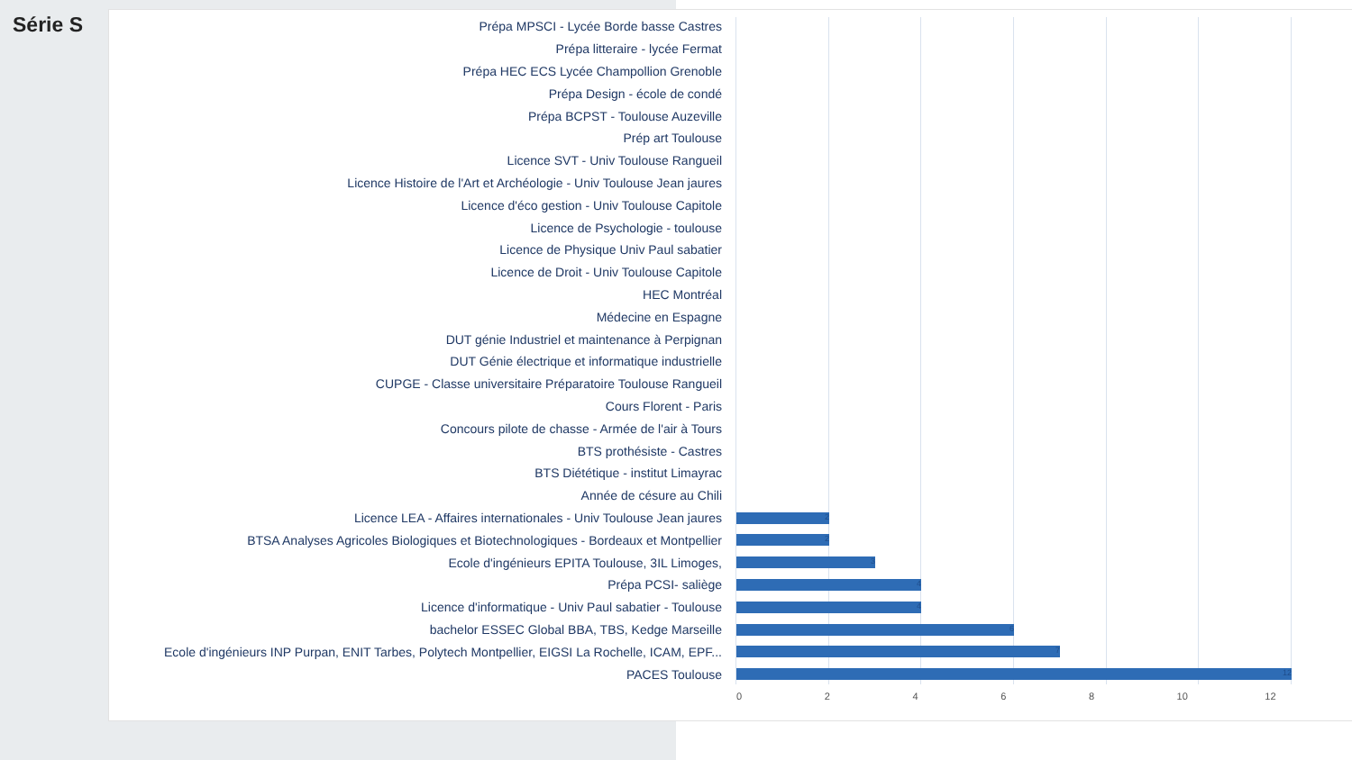Série S
Prépa MPSCI - Lycée Borde basse Castres
Prépa litteraire - lycée Fermat
Prépa HEC ECS Lycée Champollion Grenoble
Prépa Design - école de condé
Prépa BCPST - Toulouse Auzeville
Prép art Toulouse
Licence SVT - Univ Toulouse Rangueil
Licence Histoire de l'Art et Archéologie - Univ Toulouse Jean jaures
Licence d'éco gestion - Univ Toulouse Capitole
Licence de Psychologie - toulouse
Licence de Physique Univ Paul sabatier
Licence de Droit - Univ Toulouse Capitole
HEC Montréal
Médecine en Espagne
DUT génie Industriel et maintenance à Perpignan
DUT Génie électrique et informatique industrielle
CUPGE - Classe universitaire Préparatoire Toulouse Rangueil
Cours Florent - Paris
Concours pilote de chasse - Armée de l'air à Tours
BTS prothésiste - Castres
BTS Diététique - institut Limayrac
Année de césure au Chili
Licence LEA - Affaires internationales - Univ Toulouse Jean jaures
2
BTSA Analyses Agricoles Biologiques et Biotechnologiques - Bordeaux et Montpellier
2
Ecole d'ingénieurs EPITA Toulouse, 3IL Limoges,
3
Prépa PCSI- saliège
4
Licence d'informatique - Univ Paul sabatier - Toulouse
4
bachelor ESSEC Global BBA, TBS, Kedge Marseille
6
Ecole d'ingénieurs INP Purpan, ENIT Tarbes, Polytech Montpellier, EIGSI La Rochelle, ICAM, EPF...
7
PACES Toulouse
12
0 2 4 6 8 10 12